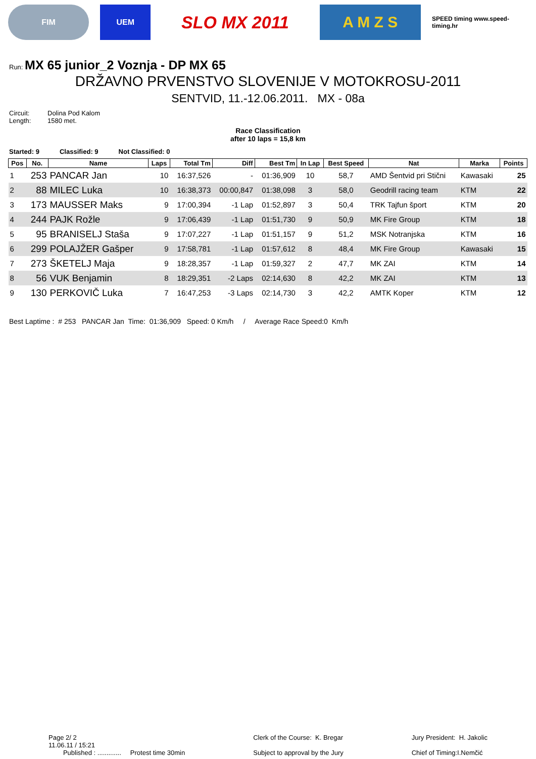FIM UEM
SLO MX 2011 A M Z S
SPEED timing www.speed-timing.hr
Run: MX 65 junior_2 Voznja - DP MX 65
DRŽAVNO PRVENSTVO SLOVENIJE V MOTOKROSU-2011
SENTVID, 11.-12.06.2011. MX - 08a
Circuit: Dolina Pod Kalom
Length: 1580 met.
Race Classification
after 10 laps = 15,8 km
Started: 9 Classified: 9 Not Classified: 0
| Pos | No. | Name | Laps | Total Tm | Diff | Best Tm | In Lap | Best Speed | Nat | Marka | Points |
| --- | --- | --- | --- | --- | --- | --- | --- | --- | --- | --- | --- |
| 1 | 253 | PANCAR Jan | 10 | 16:37,526 | - | 01:36,909 | 10 | 58,7 | AMD Šentvid pri Stični | Kawasaki | 25 |
| 2 | 88 | MILEC Luka | 10 | 16:38,373 | 00:00,847 | 01:38,098 | 3 | 58,0 | Geodrill racing team | KTM | 22 |
| 3 | 173 | MAUSSER Maks | 9 | 17:00,394 | -1 Lap | 01:52,897 | 3 | 50,4 | TRK Tajfun šport | KTM | 20 |
| 4 | 244 | PAJK Rožle | 9 | 17:06,439 | -1 Lap | 01:51,730 | 9 | 50,9 | MK Fire Group | KTM | 18 |
| 5 | 95 | BRANISELJ Staša | 9 | 17:07,227 | -1 Lap | 01:51,157 | 9 | 51,2 | MSK Notranjska | KTM | 16 |
| 6 | 299 | POLAJŽER Gašper | 9 | 17:58,781 | -1 Lap | 01:57,612 | 8 | 48,4 | MK Fire Group | Kawasaki | 15 |
| 7 | 273 | ŠKETELJ Maja | 9 | 18:28,357 | -1 Lap | 01:59,327 | 2 | 47,7 | MK ZAI | KTM | 14 |
| 8 | 56 | VUK Benjamin | 8 | 18:29,351 | -2 Laps | 02:14,630 | 8 | 42,2 | MK ZAI | KTM | 13 |
| 9 | 130 | PERKOVIČ Luka | 7 | 16:47,253 | -3 Laps | 02:14,730 | 3 | 42,2 | AMTK Koper | KTM | 12 |
Best Laptime : # 253 PANCAR Jan Time: 01:36,909 Speed: 0 Km/h / Average Race Speed:0 Km/h
Page 2/ 2
11.06.11 / 15:21
Published : ............. Protest time 30min
Clerk of the Course: K. Bregar
Subject to approval by the Jury
Jury President: H. Jakolic
Chief of Timing:I.Nemčić